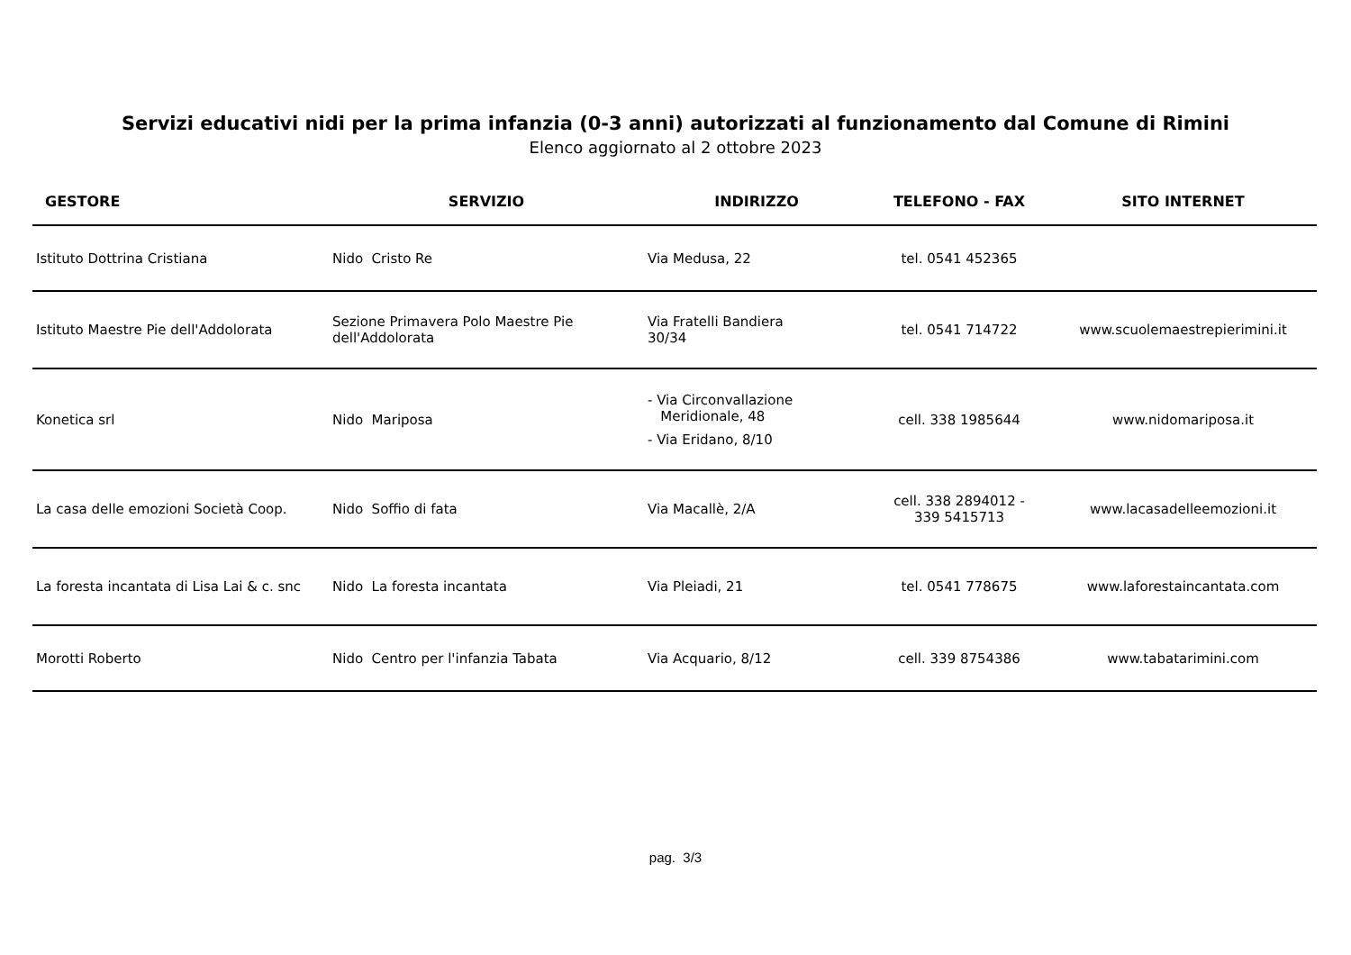Servizi educativi nidi per la prima infanzia (0-3 anni) autorizzati al funzionamento dal Comune di Rimini
Elenco aggiornato al 2 ottobre 2023
| GESTORE | SERVIZIO | INDIRIZZO | TELEFONO - FAX | SITO INTERNET |
| --- | --- | --- | --- | --- |
| Istituto Dottrina Cristiana | Nido Cristo Re | Via Medusa, 22 | tel. 0541 452365 | |
| Istituto Maestre Pie dell'Addolorata | Sezione Primavera Polo Maestre Pie dell'Addolorata | Via Fratelli Bandiera 30/34 | tel. 0541 714722 | www.scuolemaestrepierimini.it |
| Konetica srl | Nido Mariposa | - Via Circonvallazione Meridionale, 48 - Via Eridano, 8/10 | cell. 338 1985644 | www.nidomariposa.it |
| La casa delle emozioni Società Coop. | Nido Soffio di fata | Via Macallè, 2/A | cell. 338 2894012 - 339 5415713 | www.lacasadelleemozioni.it |
| La foresta incantata di Lisa Lai & c. snc | Nido La foresta incantata | Via Pleiadi, 21 | tel. 0541 778675 | www.laforestaincantata.com |
| Morotti Roberto | Nido Centro per l'infanzia Tabata | Via Acquario, 8/12 | cell. 339 8754386 | www.tabatarimini.com |
pag. 3/3